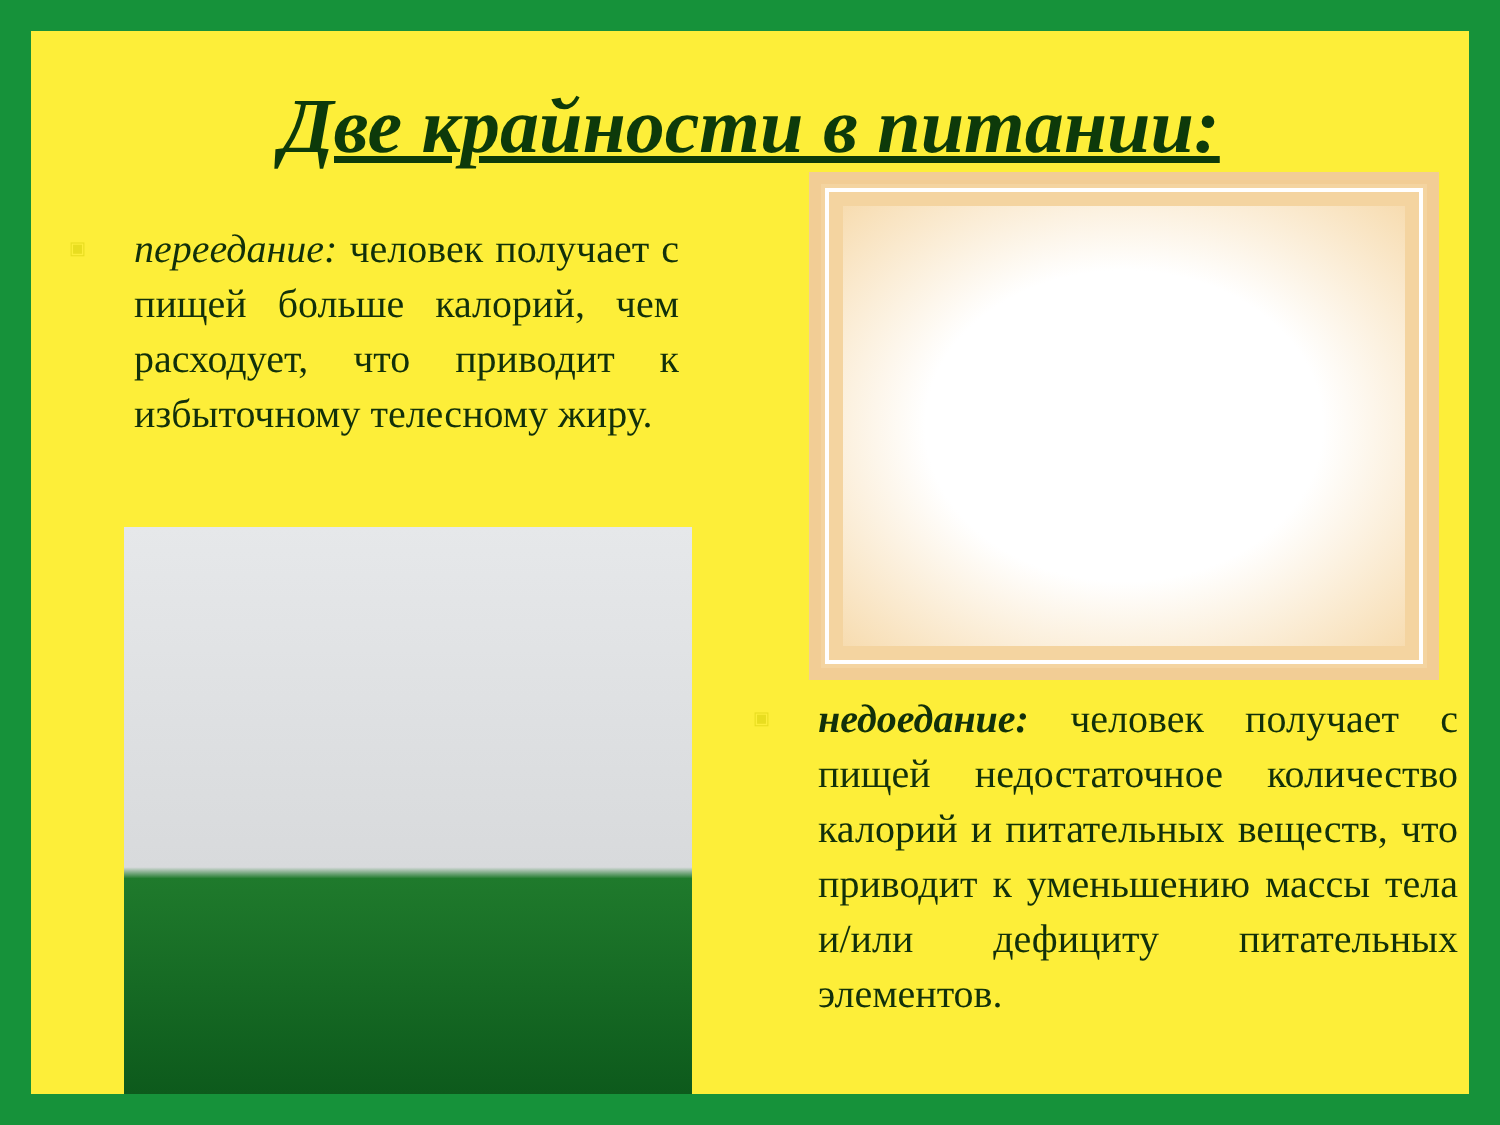Две крайности в питании:
▣ переедание: человек получает с пищей больше калорий, чем расходует, что приводит к избыточному телесному жиру.
▣ недоедание: человек получает с пищей недостаточное количество калорий и питательных веществ, что приводит к уменьшению массы тела и/или дефициту питательных элементов.